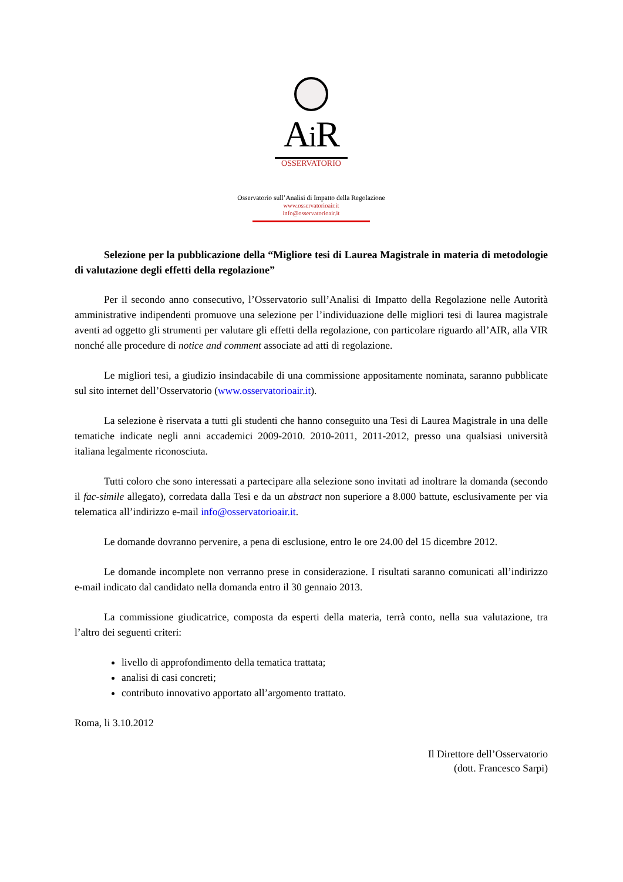Ai R
OSSERVATORIO
Osservatorio sull’Analisi di Impatto della Regolazione
www.osservatorioair.it
info@osservatorioair.it
Selezione per la pubblicazione della “Migliore tesi di Laurea Magistrale in materia di metodologie di valutazione degli effetti della regolazione”
Per il secondo anno consecutivo, l’Osservatorio sull’Analisi di Impatto della Regolazione nelle Autorità amministrative indipendenti promuove una selezione per l’individuazione delle migliori tesi di laurea magistrale aventi ad oggetto gli strumenti per valutare gli effetti della regolazione, con particolare riguardo all’AIR, alla VIR nonché alle procedure di notice and comment associate ad atti di regolazione.
Le migliori tesi, a giudizio insindacabile di una commissione appositamente nominata, saranno pubblicate sul sito internet dell’Osservatorio (www.osservatorioair.it).
La selezione è riservata a tutti gli studenti che hanno conseguito una Tesi di Laurea Magistrale in una delle tematiche indicate negli anni accademici 2009-2010. 2010-2011, 2011-2012, presso una qualsiasi università italiana legalmente riconosciuta.
Tutti coloro che sono interessati a partecipare alla selezione sono invitati ad inoltrare la domanda (secondo il fac-simile allegato), corredata dalla Tesi e da un abstract non superiore a 8.000 battute, esclusivamente per via telematica all’indirizzo e-mail info@osservatorioair.it.
Le domande dovranno pervenire, a pena di esclusione, entro le ore 24.00 del 15 dicembre 2012.
Le domande incomplete non verranno prese in considerazione. I risultati saranno comunicati all’indirizzo e-mail indicato dal candidato nella domanda entro il 30 gennaio 2013.
La commissione giudicatrice, composta da esperti della materia, terrà conto, nella sua valutazione, tra l’altro dei seguenti criteri:
livello di approfondimento della tematica trattata;
analisi di casi concreti;
contributo innovativo apportato all’argomento trattato.
Roma, li 3.10.2012
Il Direttore dell’Osservatorio
(dott. Francesco Sarpi)